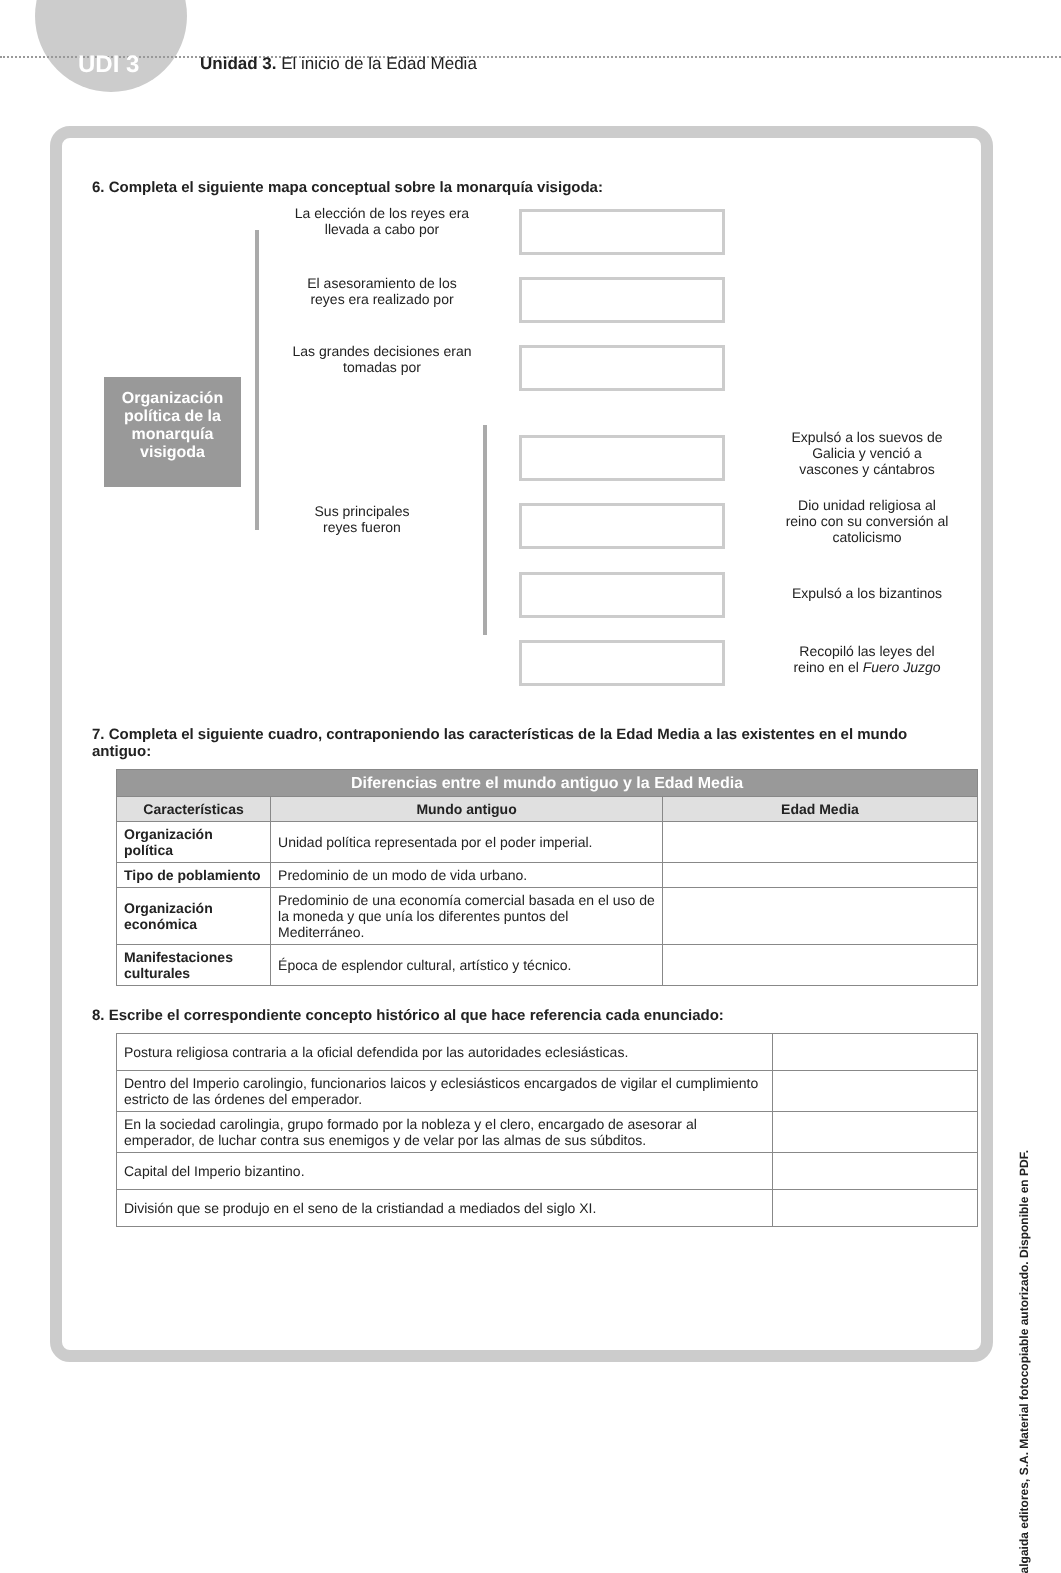UDI 3
Unidad 3. El inicio de la Edad Media
6. Completa el siguiente mapa conceptual sobre la monarquía visigoda:
Organización política de la monarquía visigoda
La elección de los reyes era llevada a cabo por
El asesoramiento de los reyes era realizado por
Las grandes decisiones eran tomadas por
Sus principales reyes fueron
Expulsó a los suevos de Galicia y venció a vascones y cántabros
Dio unidad religiosa al reino con su conversión al catolicismo
Expulsó a los bizantinos
Recopiló las leyes del reino en el Fuero Juzgo
7. Completa el siguiente cuadro, contraponiendo las características de la Edad Media a las existentes en el mundo antiguo:
| Diferencias entre el mundo antiguo y la Edad Media | | |
| --- | --- | --- |
| Características | Mundo antiguo | Edad Media |
| Organización política | Unidad política representada por el poder imperial. | |
| Tipo de poblamiento | Predominio de un modo de vida urbano. | |
| Organización económica | Predominio de una economía comercial basada en el uso de la moneda y que unía los diferentes puntos del Mediterráneo. | |
| Manifestaciones culturales | Época de esplendor cultural, artístico y técnico. | |
8. Escribe el correspondiente concepto histórico al que hace referencia cada enunciado:
| Postura religiosa contraria a la oficial defendida por las autoridades eclesiásticas. | |
| Dentro del Imperio carolingio, funcionarios laicos y eclesiásticos encargados de vigilar el cumplimiento estricto de las órdenes del emperador. | |
| En la sociedad carolingia, grupo formado por la nobleza y el clero, encargado de asesorar al emperador, de luchar contra sus enemigos y de velar por las almas de sus súbditos. | |
| Capital del Imperio bizantino. | |
| División que se produjo en el seno de la cristiandad a mediados del siglo XI. | |
algaida editores, S.A. Material fotocopiable autorizado. Disponible en PDF.